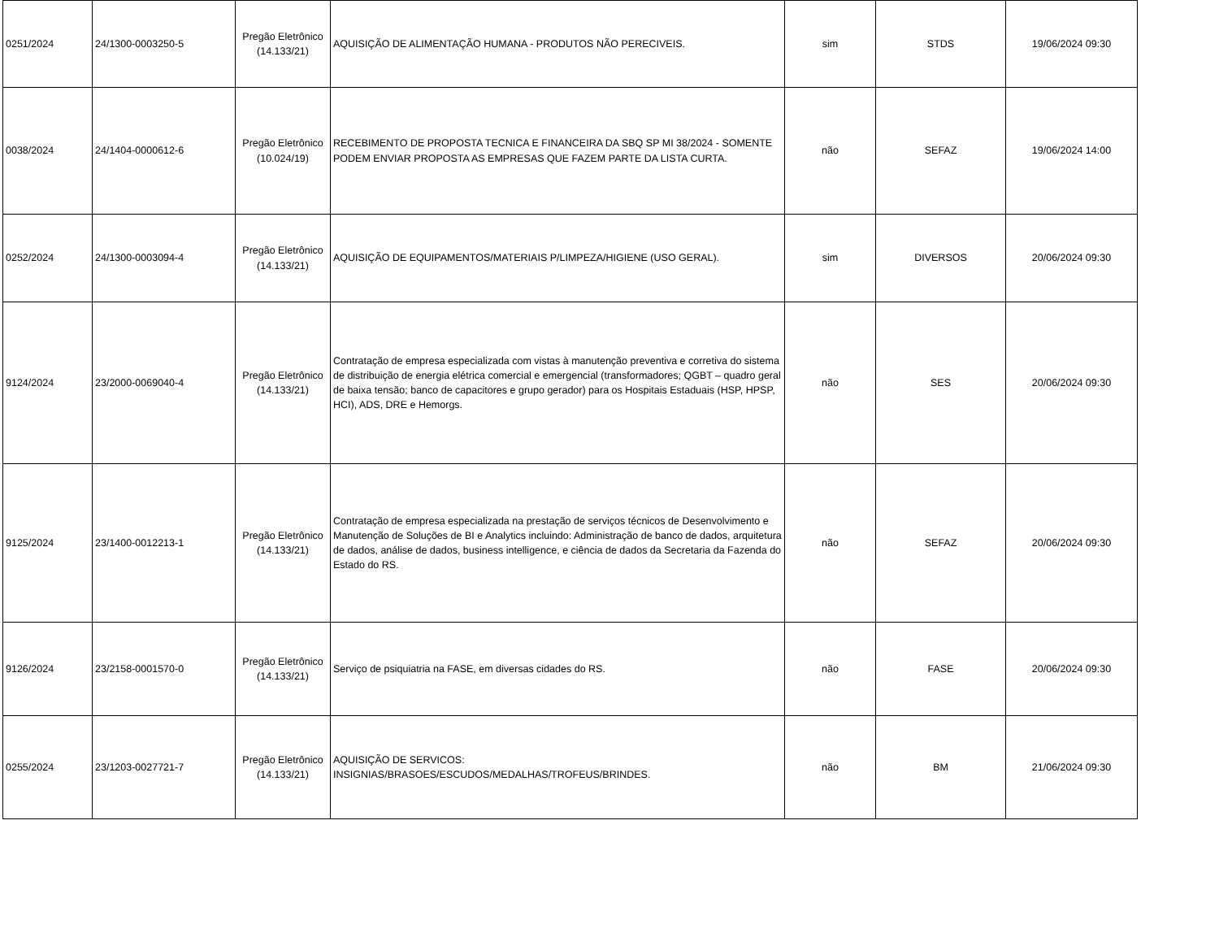| 0251/2024 | 24/1300-0003250-5 | Pregão Eletrônico (14.133/21) | AQUISIÇÃO DE ALIMENTAÇÃO HUMANA - PRODUTOS NÃO PERECIVEIS. | sim | STDS | 19/06/2024 09:30 |
| 0038/2024 | 24/1404-0000612-6 | Pregão Eletrônico (10.024/19) | RECEBIMENTO DE PROPOSTA TECNICA E FINANCEIRA DA SBQ SP MI 38/2024 - SOMENTE PODEM ENVIAR PROPOSTA AS EMPRESAS QUE FAZEM PARTE DA LISTA CURTA. | não | SEFAZ | 19/06/2024 14:00 |
| 0252/2024 | 24/1300-0003094-4 | Pregão Eletrônico (14.133/21) | AQUISIÇÃO DE EQUIPAMENTOS/MATERIAIS P/LIMPEZA/HIGIENE (USO GERAL). | sim | DIVERSOS | 20/06/2024 09:30 |
| 9124/2024 | 23/2000-0069040-4 | Pregão Eletrônico (14.133/21) | Contratação de empresa especializada com vistas à manutenção preventiva e corretiva do sistema de distribuição de energia elétrica comercial e emergencial (transformadores; QGBT – quadro geral de baixa tensão; banco de capacitores e grupo gerador) para os Hospitais Estaduais (HSP, HPSP, HCI), ADS, DRE e Hemorgs. | não | SES | 20/06/2024 09:30 |
| 9125/2024 | 23/1400-0012213-1 | Pregão Eletrônico (14.133/21) | Contratação de empresa especializada na prestação de serviços técnicos de Desenvolvimento e Manutenção de Soluções de BI e Analytics incluindo: Administração de banco de dados, arquitetura de dados, análise de dados, business intelligence, e ciência de dados da Secretaria da Fazenda do Estado do RS. | não | SEFAZ | 20/06/2024 09:30 |
| 9126/2024 | 23/2158-0001570-0 | Pregão Eletrônico (14.133/21) | Serviço de psiquiatria na FASE, em diversas cidades do RS. | não | FASE | 20/06/2024 09:30 |
| 0255/2024 | 23/1203-0027721-7 | Pregão Eletrônico (14.133/21) | AQUISIÇÃO DE SERVICOS: INSIGNIAS/BRASOES/ESCUDOS/MEDALHAS/TROFEUS/BRINDES. | não | BM | 21/06/2024 09:30 |